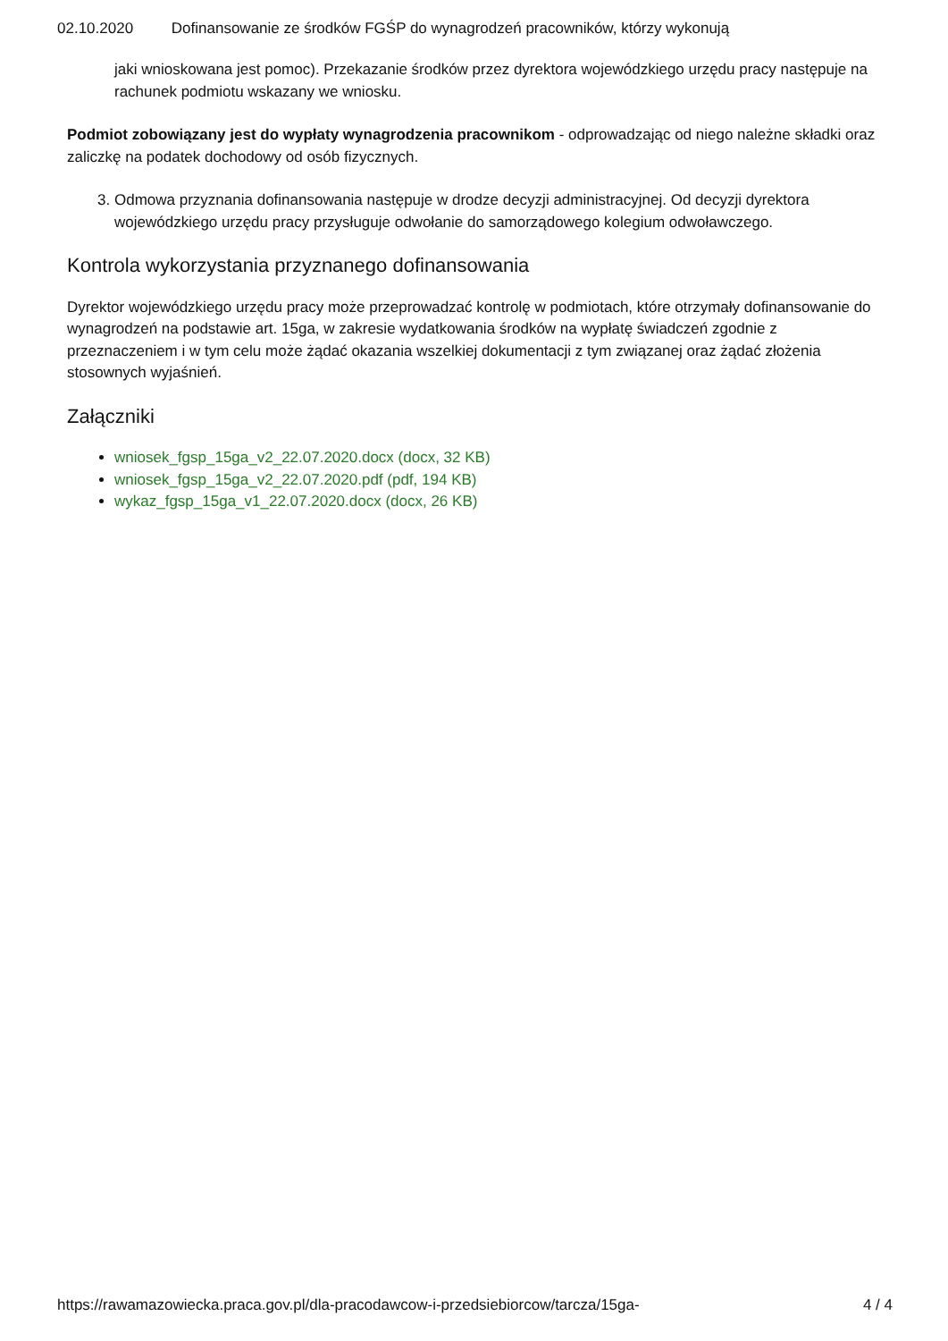02.10.2020 Dofinansowanie ze środków FGŚP do wynagrodzeń pracowników, którzy wykonują
jaki wnioskowana jest pomoc). Przekazanie środków przez dyrektora wojewódzkiego urzędu pracy następuje na rachunek podmiotu wskazany we wniosku.
Podmiot zobowiązany jest do wypłaty wynagrodzenia pracownikom - odprowadzając od niego należne składki oraz zaliczkę na podatek dochodowy od osób fizycznych.
3. Odmowa przyznania dofinansowania następuje w drodze decyzji administracyjnej. Od decyzji dyrektora wojewódzkiego urzędu pracy przysługuje odwołanie do samorządowego kolegium odwoławczego.
Kontrola wykorzystania przyznanego dofinansowania
Dyrektor wojewódzkiego urzędu pracy może przeprowadzać kontrolę w podmiotach, które otrzymały dofinansowanie do wynagrodzeń na podstawie art. 15ga, w zakresie wydatkowania środków na wypłatę świadczeń zgodnie z przeznaczeniem i w tym celu może żądać okazania wszelkiej dokumentacji z tym związanej oraz żądać złożenia stosownych wyjaśnień.
Załączniki
wniosek_fgsp_15ga_v2_22.07.2020.docx (docx, 32 KB)
wniosek_fgsp_15ga_v2_22.07.2020.pdf (pdf, 194 KB)
wykaz_fgsp_15ga_v1_22.07.2020.docx (docx, 26 KB)
https://rawamazowiecka.praca.gov.pl/dla-pracodawcow-i-przedsiebiorcow/tarcza/15ga- 4 / 4